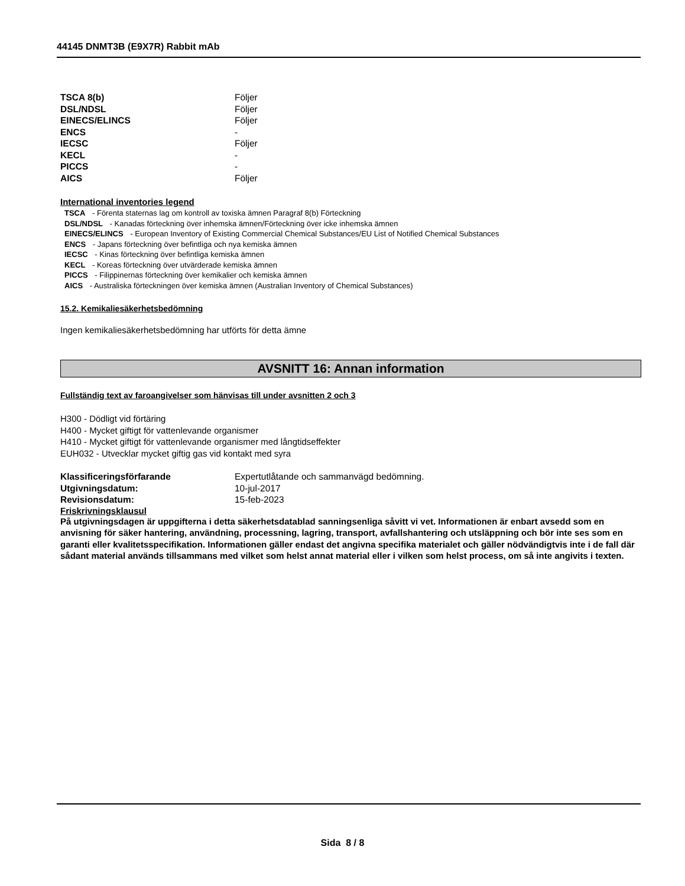44145 DNMT3B (E9X7R) Rabbit mAb
| TSCA 8(b) | Följer |
| DSL/NDSL | Följer |
| EINECS/ELINCS | Följer |
| ENCS | - |
| IECSC | Följer |
| KECL | - |
| PICCS | - |
| AICS | Följer |
International inventories legend
TSCA - Förenta staternas lag om kontroll av toxiska ämnen Paragraf 8(b) Förteckning
DSL/NDSL - Kanadas förteckning över inhemska ämnen/Förteckning över icke inhemska ämnen
EINECS/ELINCS - European Inventory of Existing Commercial Chemical Substances/EU List of Notified Chemical Substances
ENCS - Japans förteckning över befintliga och nya kemiska ämnen
IECSC - Kinas förteckning över befintliga kemiska ämnen
KECL - Koreas förteckning över utvärderade kemiska ämnen
PICCS - Filippinernas förteckning över kemikalier och kemiska ämnen
AICS - Australiska förteckningen över kemiska ämnen (Australian Inventory of Chemical Substances)
15.2. Kemikaliesäkerhetsbedömning
Ingen kemikaliesäkerhetsbedömning har utförts för detta ämne
AVSNITT 16: Annan information
Fullständig text av faroangivelser som hänvisas till under avsnitten 2 och 3
H300 - Dödligt vid förtäring
H400 - Mycket giftigt för vattenlevande organismer
H410 - Mycket giftigt för vattenlevande organismer med långtidseffekter
EUH032 - Utvecklar mycket giftig gas vid kontakt med syra
| Klassificeringsförfarande | Expertutlåtande och sammanvägd bedömning. |
| Utgivningsdatum: | 10-jul-2017 |
| Revisionsdatum: | 15-feb-2023 |
Friskrivningsklausul
På utgivningsdagen är uppgifterna i detta säkerhetsdatablad sanningsenliga såvitt vi vet. Informationen är enbart avsedd som en anvisning för säker hantering, användning, processning, lagring, transport, avfallshantering och utsläppning och bör inte ses som en garanti eller kvalitetsspecifikation. Informationen gäller endast det angivna specifika materialet och gäller nödvändigtvis inte i de fall där sådant material används tillsammans med vilket som helst annat material eller i vilken som helst process, om så inte angivits i texten.
Sida 8 / 8